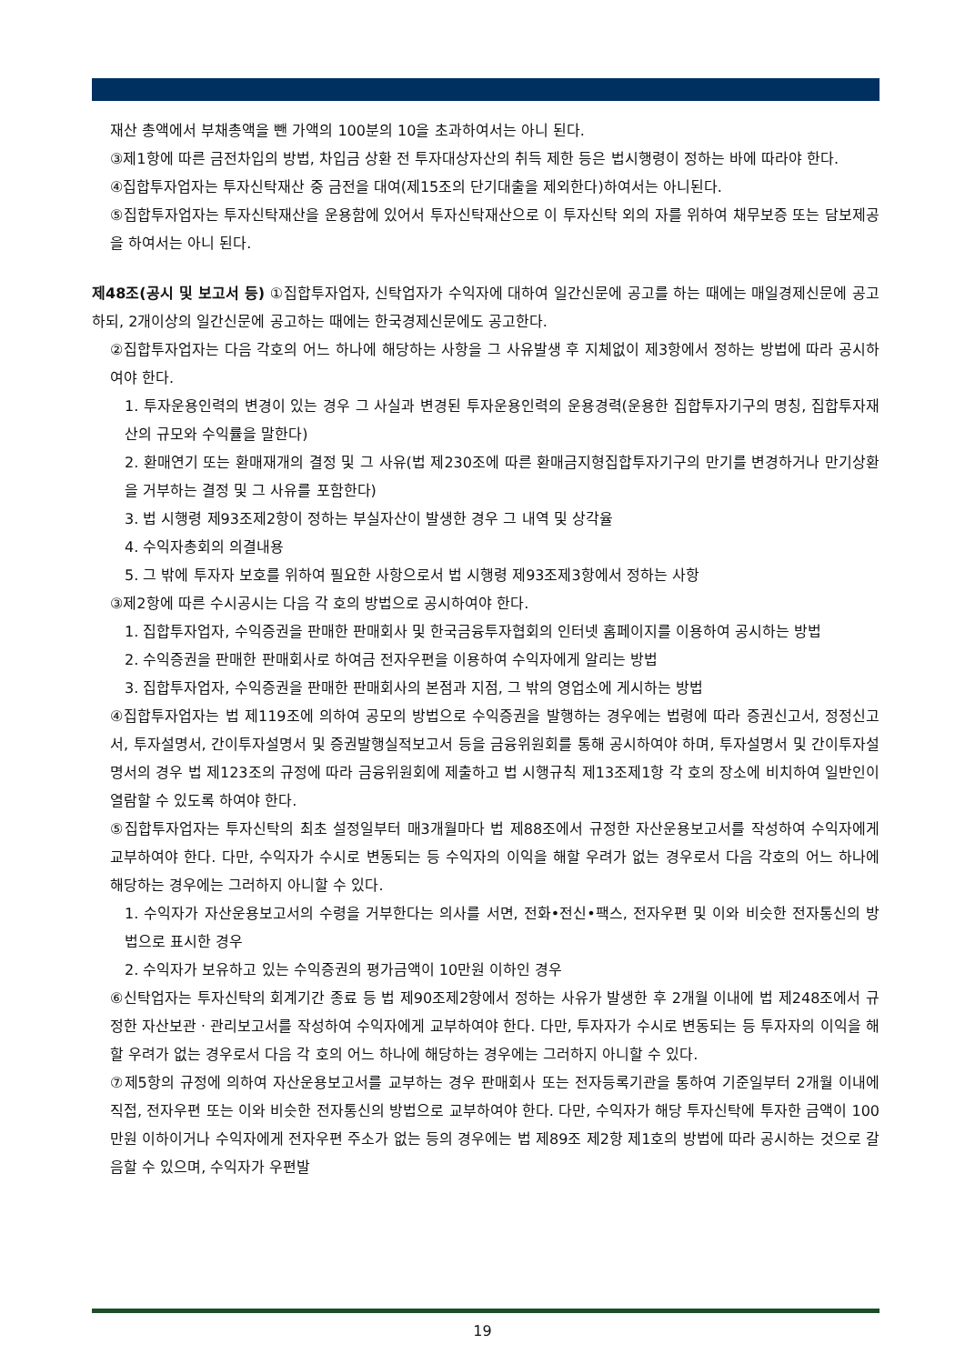재산 총액에서 부채총액을 뺀 가액의 100분의 10을 초과하여서는 아니 된다.
③제1항에 따른 금전차입의 방법, 차입금 상환 전 투자대상자산의 취득 제한 등은 법시행령이 정하는 바에 따라야 한다.
④집합투자업자는 투자신탁재산 중 금전을 대여(제15조의 단기대출을 제외한다)하여서는 아니된다.
⑤집합투자업자는 투자신탁재산을 운용함에 있어서 투자신탁재산으로 이 투자신탁 외의 자를 위하여 채무보증 또는 담보제공을 하여서는 아니 된다.
제48조(공시 및 보고서 등) ①집합투자업자, 신탁업자가 수익자에 대하여 일간신문에 공고를 하는 때에는 매일경제신문에 공고하되, 2개이상의 일간신문에 공고하는 때에는 한국경제신문에도 공고한다.
②집합투자업자는 다음 각호의 어느 하나에 해당하는 사항을 그 사유발생 후 지체없이 제3항에서 정하는 방법에 따라 공시하여야 한다.
1. 투자운용인력의 변경이 있는 경우 그 사실과 변경된 투자운용인력의 운용경력(운용한 집합투자기구의 명칭, 집합투자재산의 규모와 수익률을 말한다)
2. 환매연기 또는 환매재개의 결정 및 그 사유(법 제230조에 따른 환매금지형집합투자기구의 만기를 변경하거나 만기상환을 거부하는 결정 및 그 사유를 포함한다)
3. 법 시행령 제93조제2항이 정하는 부실자산이 발생한 경우 그 내역 및 상각율
4. 수익자총회의 의결내용
5. 그 밖에 투자자 보호를 위하여 필요한 사항으로서 법 시행령 제93조제3항에서 정하는 사항
③제2항에 따른 수시공시는 다음 각 호의 방법으로 공시하여야 한다.
1. 집합투자업자, 수익증권을 판매한 판매회사 및 한국금융투자협회의 인터넷 홈페이지를 이용하여 공시하는 방법
2. 수익증권을 판매한 판매회사로 하여금 전자우편을 이용하여 수익자에게 알리는 방법
3. 집합투자업자, 수익증권을 판매한 판매회사의 본점과 지점, 그 밖의 영업소에 게시하는 방법
④집합투자업자는 법 제119조에 의하여 공모의 방법으로 수익증권을 발행하는 경우에는 법령에 따라 증권신고서, 정정신고서, 투자설명서, 간이투자설명서 및 증권발행실적보고서 등을 금융위원회를 통해 공시하여야 하며, 투자설명서 및 간이투자설명서의 경우 법 제123조의 규정에 따라 금융위원회에 제출하고 법 시행규칙 제13조제1항 각 호의 장소에 비치하여 일반인이 열람할 수 있도록 하여야 한다.
⑤집합투자업자는 투자신탁의 최초 설정일부터 매3개월마다 법 제88조에서 규정한 자산운용보고서를 작성하여 수익자에게 교부하여야 한다. 다만, 수익자가 수시로 변동되는 등 수익자의 이익을 해할 우려가 없는 경우로서 다음 각호의 어느 하나에 해당하는 경우에는 그러하지 아니할 수 있다.
1. 수익자가 자산운용보고서의 수령을 거부한다는 의사를 서면, 전화•전신•팩스, 전자우편 및 이와 비슷한 전자통신의 방법으로 표시한 경우
2. 수익자가 보유하고 있는 수익증권의 평가금액이 10만원 이하인 경우
⑥신탁업자는 투자신탁의 회계기간 종료 등 법 제90조제2항에서 정하는 사유가 발생한 후 2개월 이내에 법 제248조에서 규정한 자산보관ㆍ관리보고서를 작성하여 수익자에게 교부하여야 한다. 다만, 투자자가 수시로 변동되는 등 투자자의 이익을 해할 우려가 없는 경우로서 다음 각 호의 어느 하나에 해당하는 경우에는 그러하지 아니할 수 있다.
⑦제5항의 규정에 의하여 자산운용보고서를 교부하는 경우 판매회사 또는 전자등록기관을 통하여 기준일부터 2개월 이내에 직접, 전자우편 또는 이와 비슷한 전자통신의 방법으로 교부하여야 한다. 다만, 수익자가 해당 투자신탁에 투자한 금액이 100만원 이하이거나 수익자에게 전자우편 주소가 없는 등의 경우에는 법 제89조 제2항 제1호의 방법에 따라 공시하는 것으로 갈음할 수 있으며, 수익자가 우편발
19